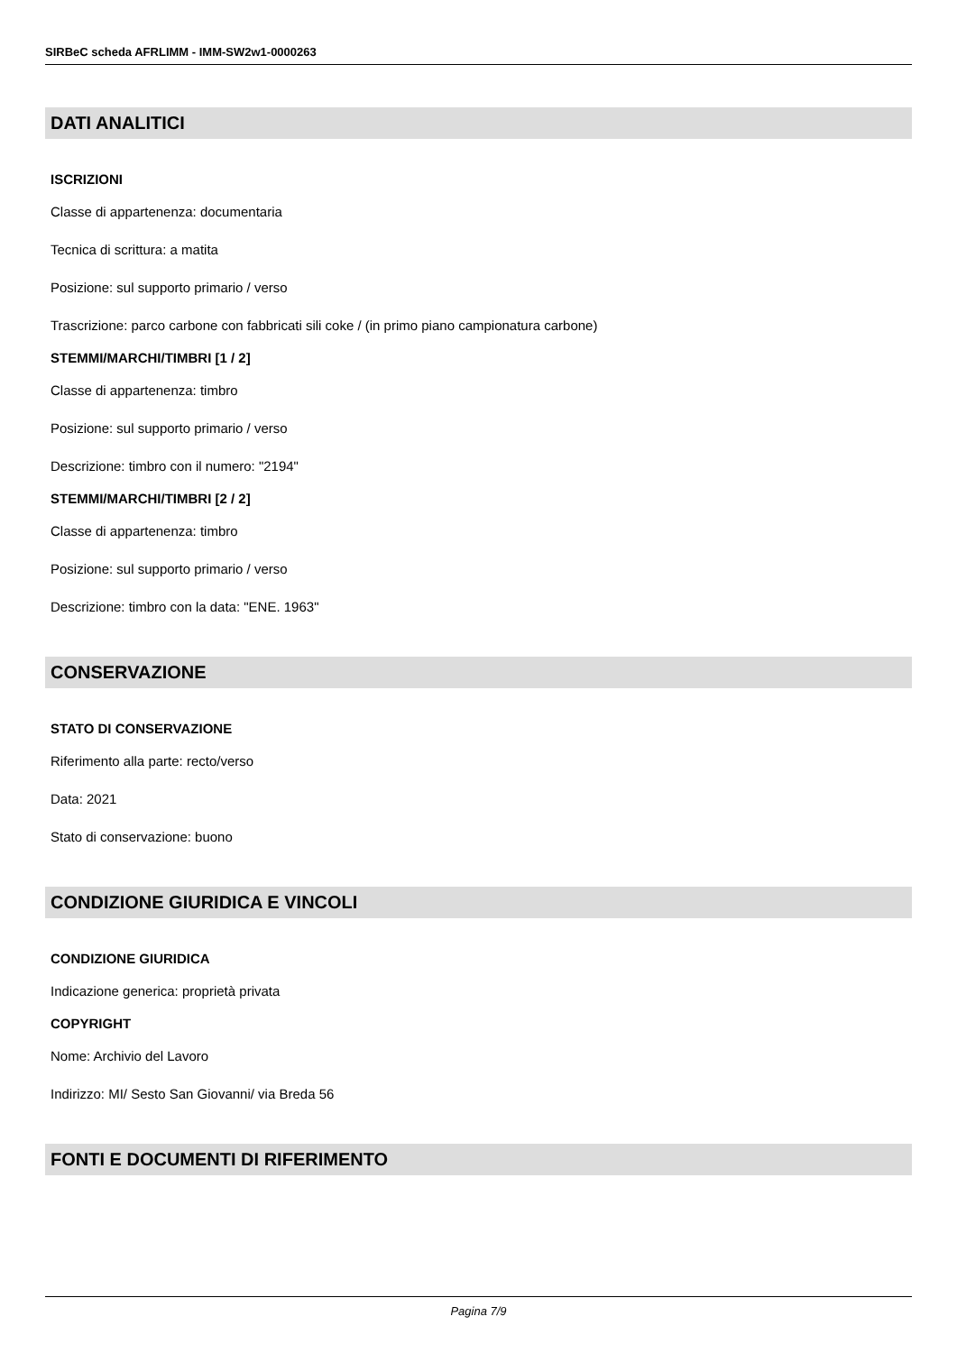SIRBeC scheda AFRLIMM - IMM-SW2w1-0000263
DATI ANALITICI
ISCRIZIONI
Classe di appartenenza: documentaria
Tecnica di scrittura: a matita
Posizione: sul supporto primario / verso
Trascrizione: parco carbone con fabbricati sili coke / (in primo piano campionatura carbone)
STEMMI/MARCHI/TIMBRI [1 / 2]
Classe di appartenenza: timbro
Posizione: sul supporto primario / verso
Descrizione: timbro con il numero: "2194"
STEMMI/MARCHI/TIMBRI [2 / 2]
Classe di appartenenza: timbro
Posizione: sul supporto primario / verso
Descrizione: timbro con la data: "ENE. 1963"
CONSERVAZIONE
STATO DI CONSERVAZIONE
Riferimento alla parte: recto/verso
Data: 2021
Stato di conservazione: buono
CONDIZIONE GIURIDICA E VINCOLI
CONDIZIONE GIURIDICA
Indicazione generica: proprietà privata
COPYRIGHT
Nome: Archivio del Lavoro
Indirizzo: MI/ Sesto San Giovanni/ via Breda 56
FONTI E DOCUMENTI DI RIFERIMENTO
Pagina 7/9